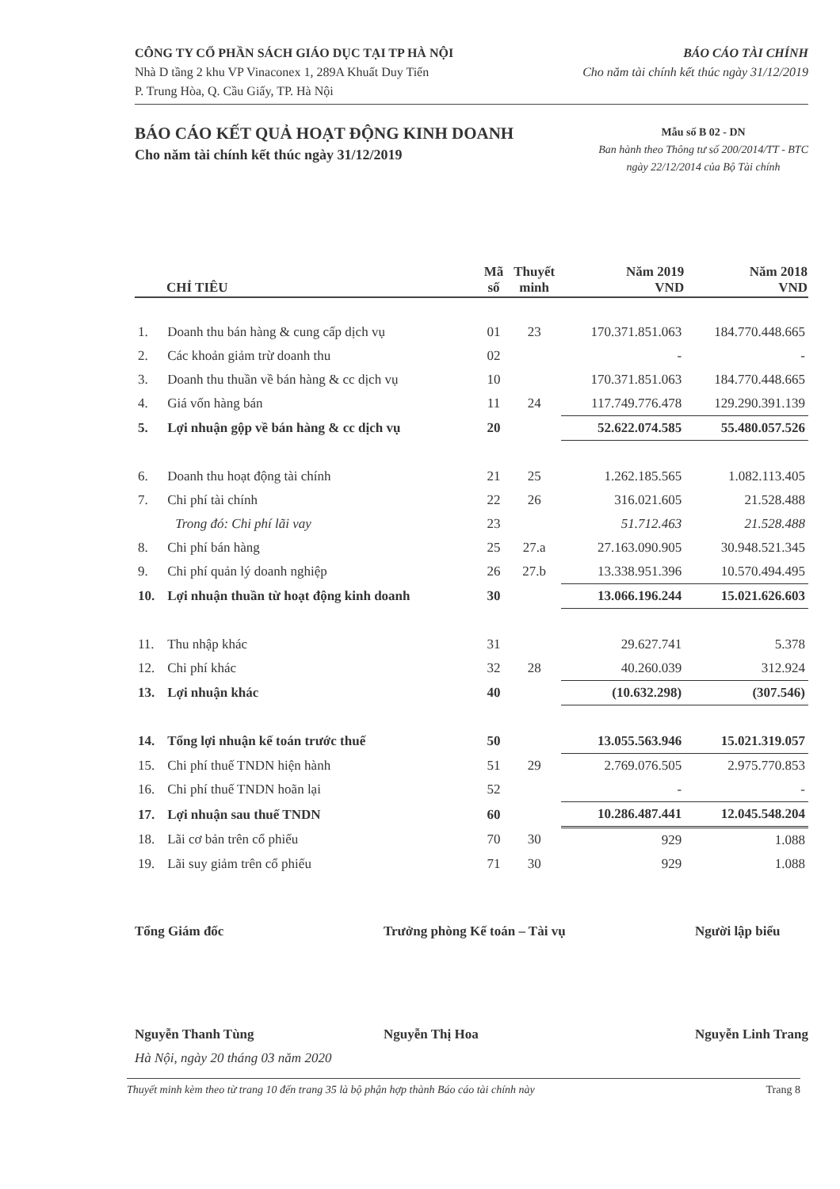CÔNG TY CỔ PHẦN SÁCH GIÁO DỤC TẠI TP HÀ NỘI
Nhà D tầng 2 khu VP Vinaconex 1, 289A Khuất Duy Tiến
P. Trung Hòa, Q. Cầu Giấy, TP. Hà Nội
BÁO CÁO TÀI CHÍNH
Cho năm tài chính kết thúc ngày 31/12/2019
BÁO CÁO KẾT QUẢ HOẠT ĐỘNG KINH DOANH
Cho năm tài chính kết thúc ngày 31/12/2019
Mẫu số B 02 - DN
Ban hành theo Thông tư số 200/2014/TT - BTC
ngày 22/12/2014 của Bộ Tài chính
| CHỈ TIÊU | | Mã số | Thuyết minh | Năm 2019 VND | Năm 2018 VND |
| --- | --- | --- | --- | --- | --- |
| 1. | Doanh thu bán hàng & cung cấp dịch vụ | 01 | 23 | 170.371.851.063 | 184.770.448.665 |
| 2. | Các khoản giảm trừ doanh thu | 02 | | - | - |
| 3. | Doanh thu thuần về bán hàng & cc dịch vụ | 10 | | 170.371.851.063 | 184.770.448.665 |
| 4. | Giá vốn hàng bán | 11 | 24 | 117.749.776.478 | 129.290.391.139 |
| 5. | Lợi nhuận gộp về bán hàng & cc dịch vụ | 20 | | 52.622.074.585 | 55.480.057.526 |
| 6. | Doanh thu hoạt động tài chính | 21 | 25 | 1.262.185.565 | 1.082.113.405 |
| 7. | Chi phí tài chính | 22 | 26 | 316.021.605 | 21.528.488 |
| | Trong đó: Chi phí lãi vay | 23 | | 51.712.463 | 21.528.488 |
| 8. | Chi phí bán hàng | 25 | 27.a | 27.163.090.905 | 30.948.521.345 |
| 9. | Chi phí quản lý doanh nghiệp | 26 | 27.b | 13.338.951.396 | 10.570.494.495 |
| 10. | Lợi nhuận thuần từ hoạt động kinh doanh | 30 | | 13.066.196.244 | 15.021.626.603 |
| 11. | Thu nhập khác | 31 | | 29.627.741 | 5.378 |
| 12. | Chi phí khác | 32 | 28 | 40.260.039 | 312.924 |
| 13. | Lợi nhuận khác | 40 | | (10.632.298) | (307.546) |
| 14. | Tổng lợi nhuận kế toán trước thuế | 50 | | 13.055.563.946 | 15.021.319.057 |
| 15. | Chi phí thuế TNDN hiện hành | 51 | 29 | 2.769.076.505 | 2.975.770.853 |
| 16. | Chi phí thuế TNDN hoãn lại | 52 | | - | - |
| 17. | Lợi nhuận sau thuế TNDN | 60 | | 10.286.487.441 | 12.045.548.204 |
| 18. | Lãi cơ bản trên cổ phiếu | 70 | 30 | 929 | 1.088 |
| 19. | Lãi suy giảm trên cổ phiếu | 71 | 30 | 929 | 1.088 |
Tổng Giám đốc
Nguyễn Thanh Tùng
Trưởng phòng Kế toán – Tài vụ
Nguyễn Thị Hoa
Người lập biểu
Nguyễn Linh Trang
Hà Nội, ngày 20 tháng 03 năm 2020
Thuyết minh kèm theo từ trang 10 đến trang 35 là bộ phận hợp thành Báo cáo tài chính này Trang 8